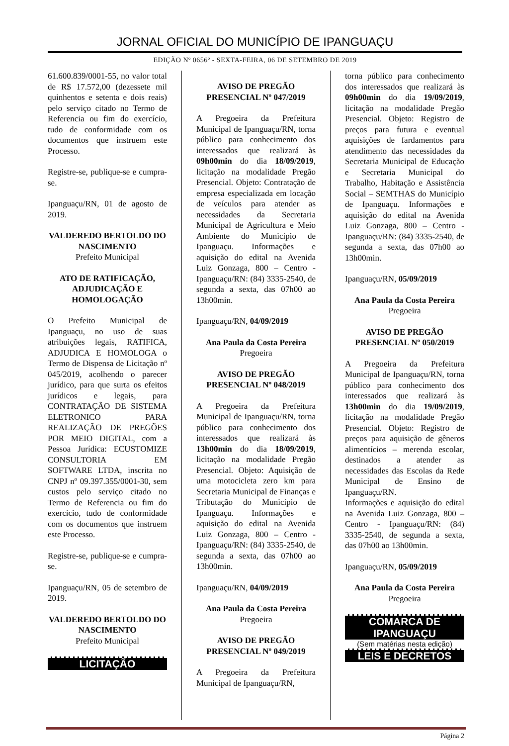JORNAL OFICIAL DO MUNICÍPIO DE IPANGUAÇU
EDIÇÃO Nº 0656º - SEXTA-FEIRA, 06 DE SETEMBRO DE 2019
61.600.839/0001-55, no valor total de R$ 17.572,00 (dezessete mil quinhentos e setenta e dois reais) pelo serviço citado no Termo de Referencia ou fim do exercício, tudo de conformidade com os documentos que instruem este Processo.
Registre-se, publique-se e cumpra-se.
Ipanguaçu/RN, 01 de agosto de 2019.
VALDEREDO BERTOLDO DO NASCIMENTO
Prefeito Municipal
ATO DE RATIFICAÇÃO, ADJUDICAÇÃO E HOMOLOGAÇÃO
O Prefeito Municipal de Ipanguaçu, no uso de suas atribuições legais, RATIFICA, ADJUDICA E HOMOLOGA o Termo de Dispensa de Licitação nº 045/2019, acolhendo o parecer jurídico, para que surta os efeitos jurídicos e legais, para CONTRATAÇÃO DE SISTEMA ELETRONICO PARA REALIZAÇÃO DE PREGÕES POR MEIO DIGITAL, com a Pessoa Jurídica: ECUSTOMIZE CONSULTORIA EM SOFTWARE LTDA, inscrita no CNPJ nº 09.397.355/0001-30, sem custos pelo serviço citado no Termo de Referencia ou fim do exercício, tudo de conformidade com os documentos que instruem este Processo.
Registre-se, publique-se e cumpra-se.
Ipanguaçu/RN, 05 de setembro de 2019.
VALDEREDO BERTOLDO DO NASCIMENTO
Prefeito Municipal
LICITAÇÃO
AVISO DE PREGÃO PRESENCIAL Nº 047/2019
A Pregoeira da Prefeitura Municipal de Ipanguaçu/RN, torna público para conhecimento dos interessados que realizará às 09h00min do dia 18/09/2019, licitação na modalidade Pregão Presencial. Objeto: Contratação de empresa especializada em locação de veículos para atender as necessidades da Secretaria Municipal de Agricultura e Meio Ambiente do Município de Ipanguaçu. Informações e aquisição do edital na Avenida Luiz Gonzaga, 800 – Centro - Ipanguaçu/RN: (84) 3335-2540, de segunda a sexta, das 07h00 ao 13h00min.
Ipanguaçu/RN, 04/09/2019
Ana Paula da Costa Pereira
Pregoeira
AVISO DE PREGÃO PRESENCIAL Nº 048/2019
A Pregoeira da Prefeitura Municipal de Ipanguaçu/RN, torna público para conhecimento dos interessados que realizará às 13h00min do dia 18/09/2019, licitação na modalidade Pregão Presencial. Objeto: Aquisição de uma motocicleta zero km para Secretaria Municipal de Finanças e Tributação do Município de Ipanguaçu. Informações e aquisição do edital na Avenida Luiz Gonzaga, 800 – Centro - Ipanguaçu/RN: (84) 3335-2540, de segunda a sexta, das 07h00 ao 13h00min.
Ipanguaçu/RN, 04/09/2019
Ana Paula da Costa Pereira
Pregoeira
AVISO DE PREGÃO PRESENCIAL Nº 049/2019
A Pregoeira da Prefeitura Municipal de Ipanguaçu/RN,
torna público para conhecimento dos interessados que realizará às 09h00min do dia 19/09/2019, licitação na modalidade Pregão Presencial. Objeto: Registro de preços para futura e eventual aquisições de fardamentos para atendimento das necessidades da Secretaria Municipal de Educação e Secretaria Municipal do Trabalho, Habitação e Assistência Social – SEMTHAS do Município de Ipanguaçu. Informações e aquisição do edital na Avenida Luiz Gonzaga, 800 – Centro - Ipanguaçu/RN: (84) 3335-2540, de segunda a sexta, das 07h00 ao 13h00min.
Ipanguaçu/RN, 05/09/2019
Ana Paula da Costa Pereira
Pregoeira
AVISO DE PREGÃO PRESENCIAL Nº 050/2019
A Pregoeira da Prefeitura Municipal de Ipanguaçu/RN, torna público para conhecimento dos interessados que realizará às 13h00min do dia 19/09/2019, licitação na modalidade Pregão Presencial. Objeto: Registro de preços para aquisição de gêneros alimentícios – merenda escolar, destinados a atender as necessidades das Escolas da Rede Municipal de Ensino de Ipanguaçu/RN.
Informações e aquisição do edital na Avenida Luiz Gonzaga, 800 – Centro - Ipanguaçu/RN: (84) 3335-2540, de segunda a sexta, das 07h00 ao 13h00min.
Ipanguaçu/RN, 05/09/2019
Ana Paula da Costa Pereira
Pregoeira
COMARCA DE IPANGUAÇU
(Sem matérias nesta edição)
LEIS E DECRETOS
Página 2